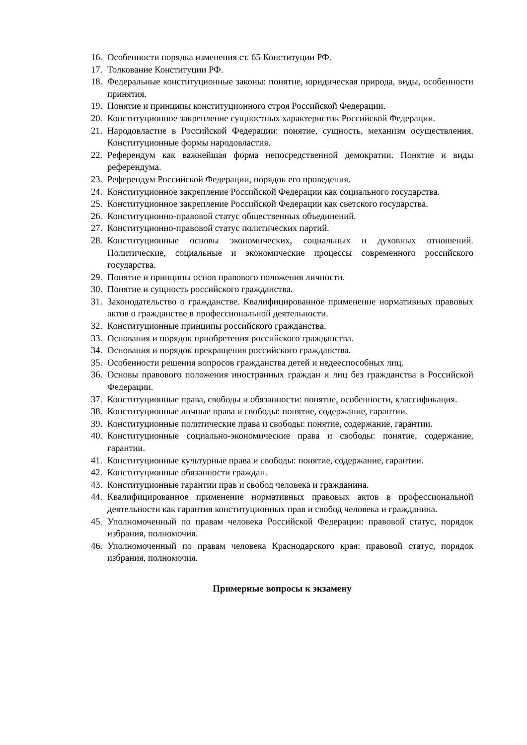16. Особенности порядка изменения ст. 65 Конституции РФ.
17. Толкование Конституции РФ.
18. Федеральные конституционные законы: понятие, юридическая природа, виды, особенности принятия.
19. Понятие и принципы конституционного строя Российской Федерации.
20. Конституционное закрепление сущностных характеристик Российской Федерации.
21. Народовластие в Российской Федерации: понятие, сущность, механизм осуществления. Конституционные формы народовластия.
22. Референдум как важнейшая форма непосредственной демократии. Понятие и виды референдума.
23. Референдум Российской Федерации, порядок его проведения.
24. Конституционное закрепление Российской Федерации как социального государства.
25. Конституционное закрепление Российской Федерации как светского государства.
26. Конституционно-правовой статус общественных объединений.
27. Конституционно-правовой статус политических партий.
28. Конституционные основы экономических, социальных и духовных отношений. Политические, социальные и экономические процессы современного российского государства.
29. Понятие и принципы основ правового положения личности.
30. Понятие и сущность российского гражданства.
31. Законодательство о гражданстве. Квалифицированное применение нормативных правовых актов о гражданстве в профессиональной деятельности.
32. Конституционные принципы российского гражданства.
33. Основания и порядок приобретения российского гражданства.
34. Основания и порядок прекращения российского гражданства.
35. Особенности решения вопросов гражданства детей и недееспособных лиц.
36. Основы правового положения иностранных граждан и лиц без гражданства в Российской Федерации.
37. Конституционные права, свободы и обязанности: понятие, особенности, классификация.
38. Конституционные личные права и свободы: понятие, содержание, гарантии.
39. Конституционные политические права и свободы: понятие, содержание, гарантии.
40. Конституционные социально-экономические права и свободы: понятие, содержание, гарантии.
41. Конституционные культурные права и свободы: понятие, содержание, гарантии.
42. Конституционные обязанности граждан.
43. Конституционные гарантии прав и свобод человека и гражданина.
44. Квалифицированное применение нормативных правовых актов в профессиональной деятельности как гарантия конституционных прав и свобод человека и гражданина.
45. Уполномоченный по правам человека Российской Федерации: правовой статус, порядок избрания, полномочия.
46. Уполномоченный по правам человека Краснодарского края: правовой статус, порядок избрания, полномочия.
Примерные вопросы к экзамену